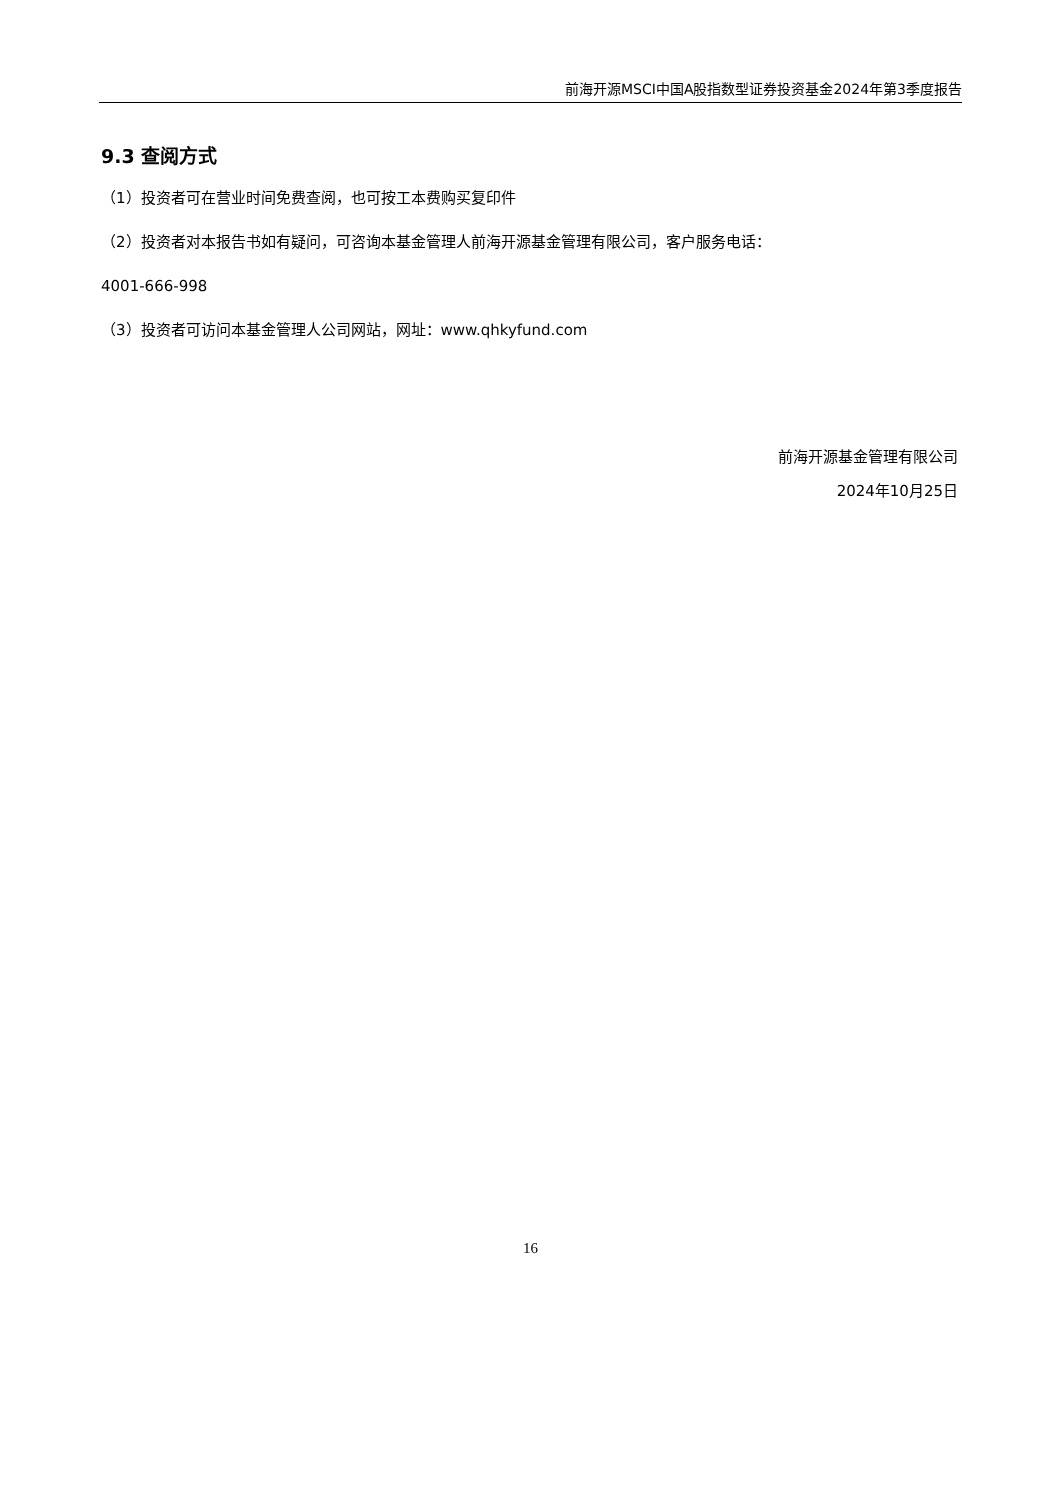前海开源MSCI中国A股指数型证券投资基金2024年第3季度报告
9.3 查阅方式
（1）投资者可在营业时间免费查阅，也可按工本费购买复印件
（2）投资者对本报告书如有疑问，可咨询本基金管理人前海开源基金管理有限公司，客户服务电话：
4001-666-998
（3）投资者可访问本基金管理人公司网站，网址：www.qhkyfund.com
前海开源基金管理有限公司
2024年10月25日
16